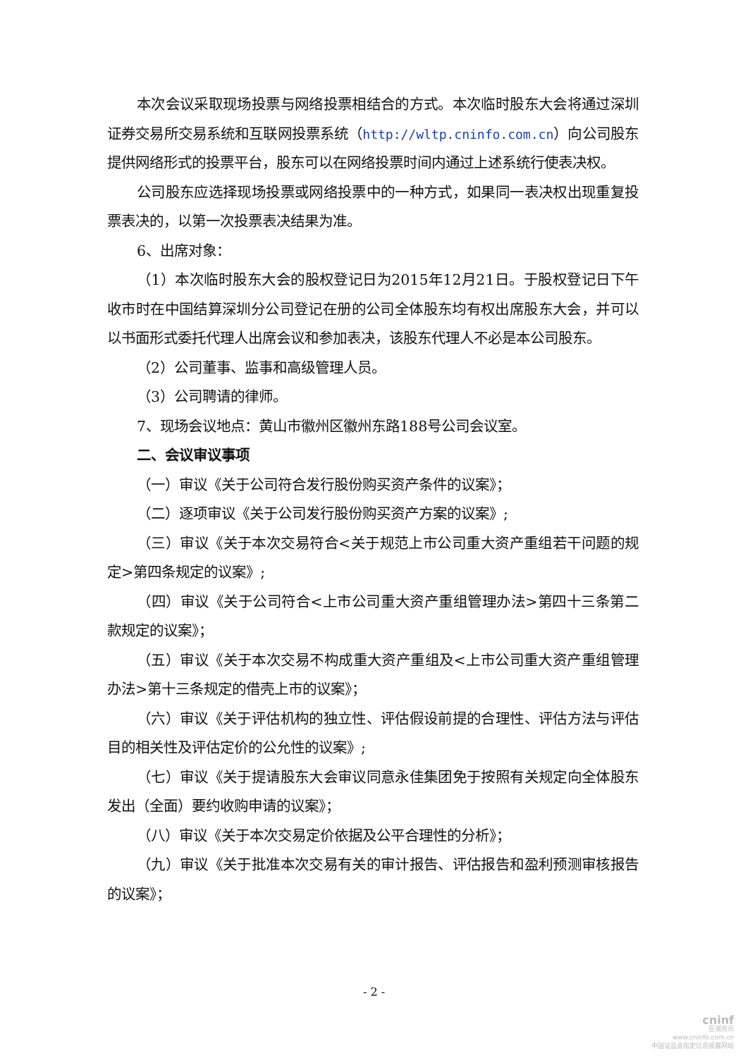本次会议采取现场投票与网络投票相结合的方式。本次临时股东大会将通过深圳证券交易所交易系统和互联网投票系统（http://wltp.cninfo.com.cn）向公司股东提供网络形式的投票平台，股东可以在网络投票时间内通过上述系统行使表决权。
公司股东应选择现场投票或网络投票中的一种方式，如果同一表决权出现重复投票表决的，以第一次投票表决结果为准。
6、出席对象：
（1）本次临时股东大会的股权登记日为2015年12月21日。于股权登记日下午收市时在中国结算深圳分公司登记在册的公司全体股东均有权出席股东大会，并可以以书面形式委托代理人出席会议和参加表决，该股东代理人不必是本公司股东。
（2）公司董事、监事和高级管理人员。
（3）公司聘请的律师。
7、现场会议地点：黄山市徽州区徽州东路188号公司会议室。
二、会议审议事项
（一）审议《关于公司符合发行股份购买资产条件的议案》；
（二）逐项审议《关于公司发行股份购买资产方案的议案》;
（三）审议《关于本次交易符合<关于规范上市公司重大资产重组若干问题的规定>第四条规定的议案》;
（四）审议《关于公司符合<上市公司重大资产重组管理办法>第四十三条第二款规定的议案》；
（五）审议《关于本次交易不构成重大资产重组及<上市公司重大资产重组管理办法>第十三条规定的借壳上市的议案》；
（六）审议《关于评估机构的独立性、评估假设前提的合理性、评估方法与评估目的相关性及评估定价的公允性的议案》;
（七）审议《关于提请股东大会审议同意永佳集团免于按照有关规定向全体股东发出（全面）要约收购申请的议案》；
（八）审议《关于本次交易定价依据及公平合理性的分析》；
（九）审议《关于批准本次交易有关的审计报告、评估报告和盈利预测审核报告的议案》；
- 2 -
cninf
巨潮资讯
www.cninfo.com.cn
中国证监会指定信息披露网站